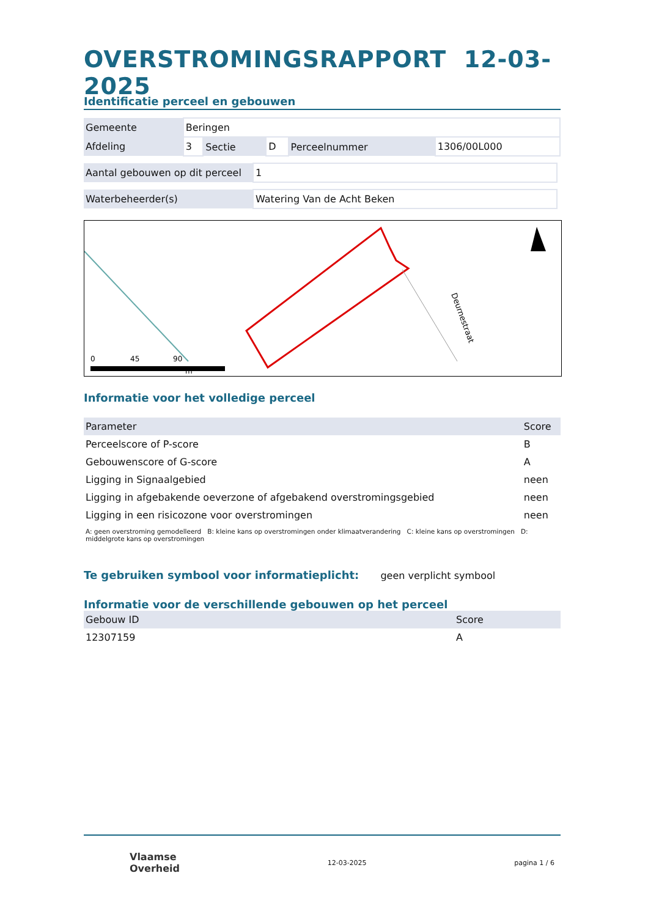OVERSTROMINGSRAPPORT 12-03-2025
Identificatie perceel en gebouwen
| Gemeente | Beringen | | | | |
| Afdeling | 3 | Sectie | D | Perceelnummer | 1306/00L000 |
| Aantal gebouwen op dit perceel | 1 |
| Waterbeheerder(s) | Watering Van de Acht Beken |
Deurnestraat
0
45
90
m
Informatie voor het volledige perceel
| Parameter | Score |
| Perceelscore of P-score | B |
| Gebouwenscore of G-score | A |
| Ligging in Signaalgebied | neen |
| Ligging in afgebakende oeverzone of afgebakend overstromingsgebied | neen |
| Ligging in een risicozone voor overstromingen | neen |
A: geen overstroming gemodelleerd B: kleine kans op overstromingen onder klimaatverandering C: kleine kans op overstromingen D: middelgrote kans op overstromingen
Te gebruiken symbool voor informatieplicht:
geen verplicht symbool
Informatie voor de verschillende gebouwen op het perceel
| Gebouw ID | Score |
| 12307159 | A |
Vlaamse
Overheid
12-03-2025 pagina 1 / 6